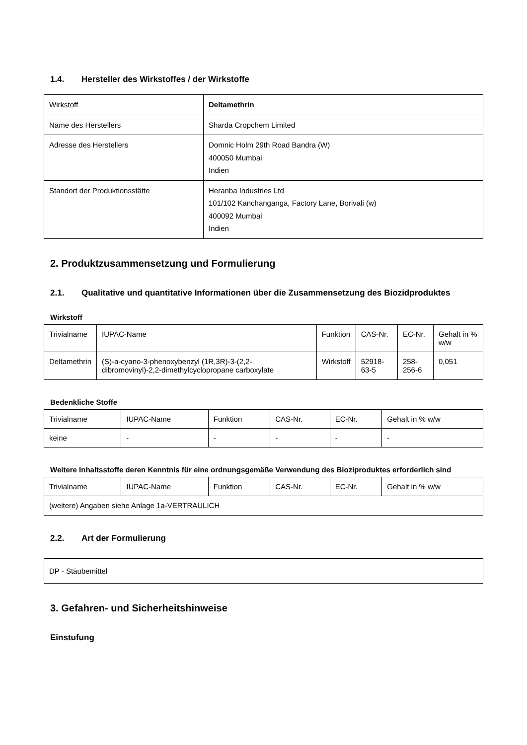1.4. Hersteller des Wirkstoffes / der Wirkstoffe
| Wirkstoff | Deltamethrin |
| Name des Herstellers | Sharda Cropchem Limited |
| Adresse des Herstellers | Domnic Holm 29th Road Bandra (W) 400050 Mumbai Indien |
| Standort der Produktionsstätte | Heranba Industries Ltd 101/102 Kanchanganga, Factory Lane, Borivali (w) 400092 Mumbai Indien |
2. Produktzusammensetzung und Formulierung
2.1. Qualitative und quantitative Informationen über die Zusammensetzung des Biozidproduktes
Wirkstoff
| Trivialname | IUPAC-Name | Funktion | CAS-Nr. | EC-Nr. | Gehalt in % w/w |
| Deltamethrin | (S)-a-cyano-3-phenoxybenzyl (1R,3R)-3-(2,2-dibromovinyl)-2,2-dimethylcyclopropane carboxylate | Wirkstoff | 52918-63-5 | 258-256-6 | 0,051 |
Bedenkliche Stoffe
| Trivialname | IUPAC-Name | Funktion | CAS-Nr. | EC-Nr. | Gehalt in % w/w |
| keine | - | - | - | - | - |
Weitere Inhaltsstoffe deren Kenntnis für eine ordnungsgemäße Verwendung des Bioziproduktes erforderlich sind
| Trivialname | IUPAC-Name | Funktion | CAS-Nr. | EC-Nr. | Gehalt in % w/w |
| (weitere) Angaben siehe Anlage 1a-VERTRAULICH | | | | | |
2.2. Art der Formulierung
DP - Stäubemittel
3. Gefahren- und Sicherheitshinweise
Einstufung